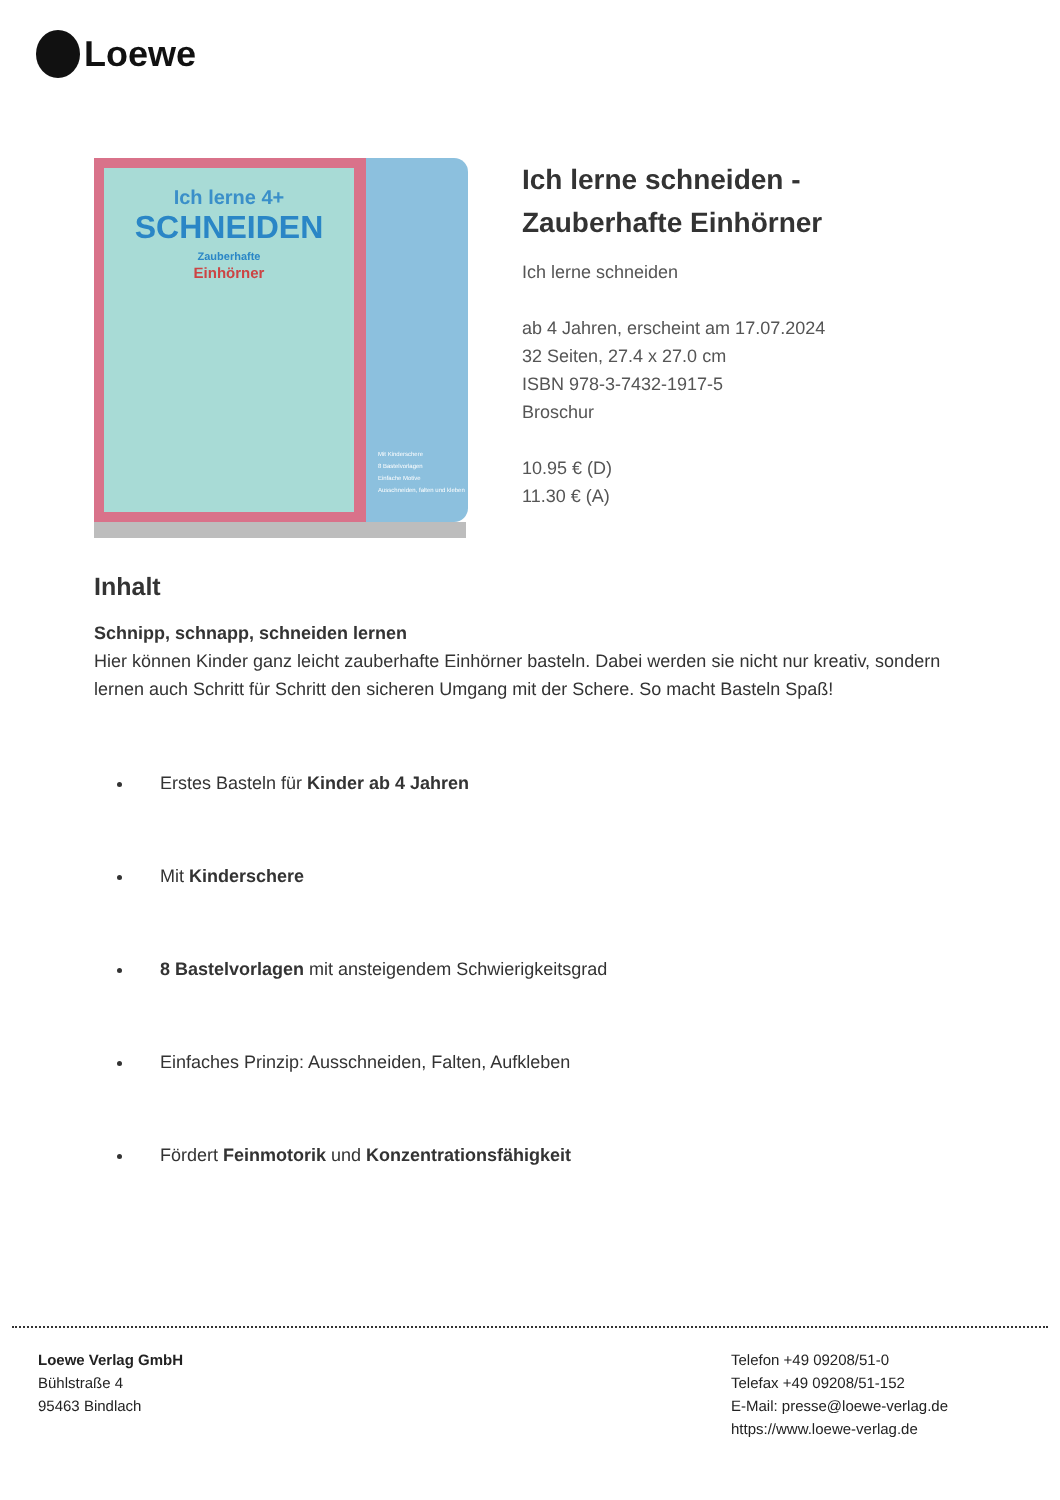Loewe
Ich lerne 4+
SCHNEIDEN
Zauberhafte
Einhörner
Mit Kinderschere
8 Bastelvorlagen
Einfache Motive
Ausschneiden, falten und kleben
Ich lerne schneiden -
Zauberhafte Einhörner
Ich lerne schneiden
ab 4 Jahren, erscheint am 17.07.2024
32 Seiten, 27.4 x 27.0 cm
ISBN 978-3-7432-1917-5
Broschur
10.95 € (D)
11.30 € (A)
Inhalt
Schnipp, schnapp, schneiden lernen
Hier können Kinder ganz leicht zauberhafte Einhörner basteln. Dabei werden sie nicht nur kreativ, sondern lernen auch Schritt für Schritt den sicheren Umgang mit der Schere. So macht Basteln Spaß!
Erstes Basteln für Kinder ab 4 Jahren
Mit Kinderschere
8 Bastelvorlagen mit ansteigendem Schwierigkeitsgrad
Einfaches Prinzip: Ausschneiden, Falten, Aufkleben
Fördert Feinmotorik und Konzentrationsfähigkeit
Loewe Verlag GmbH
Bühlstraße 4
95463 Bindlach
Telefon +49 09208/51-0
Telefax +49 09208/51-152
E-Mail: presse@loewe-verlag.de
https://www.loewe-verlag.de